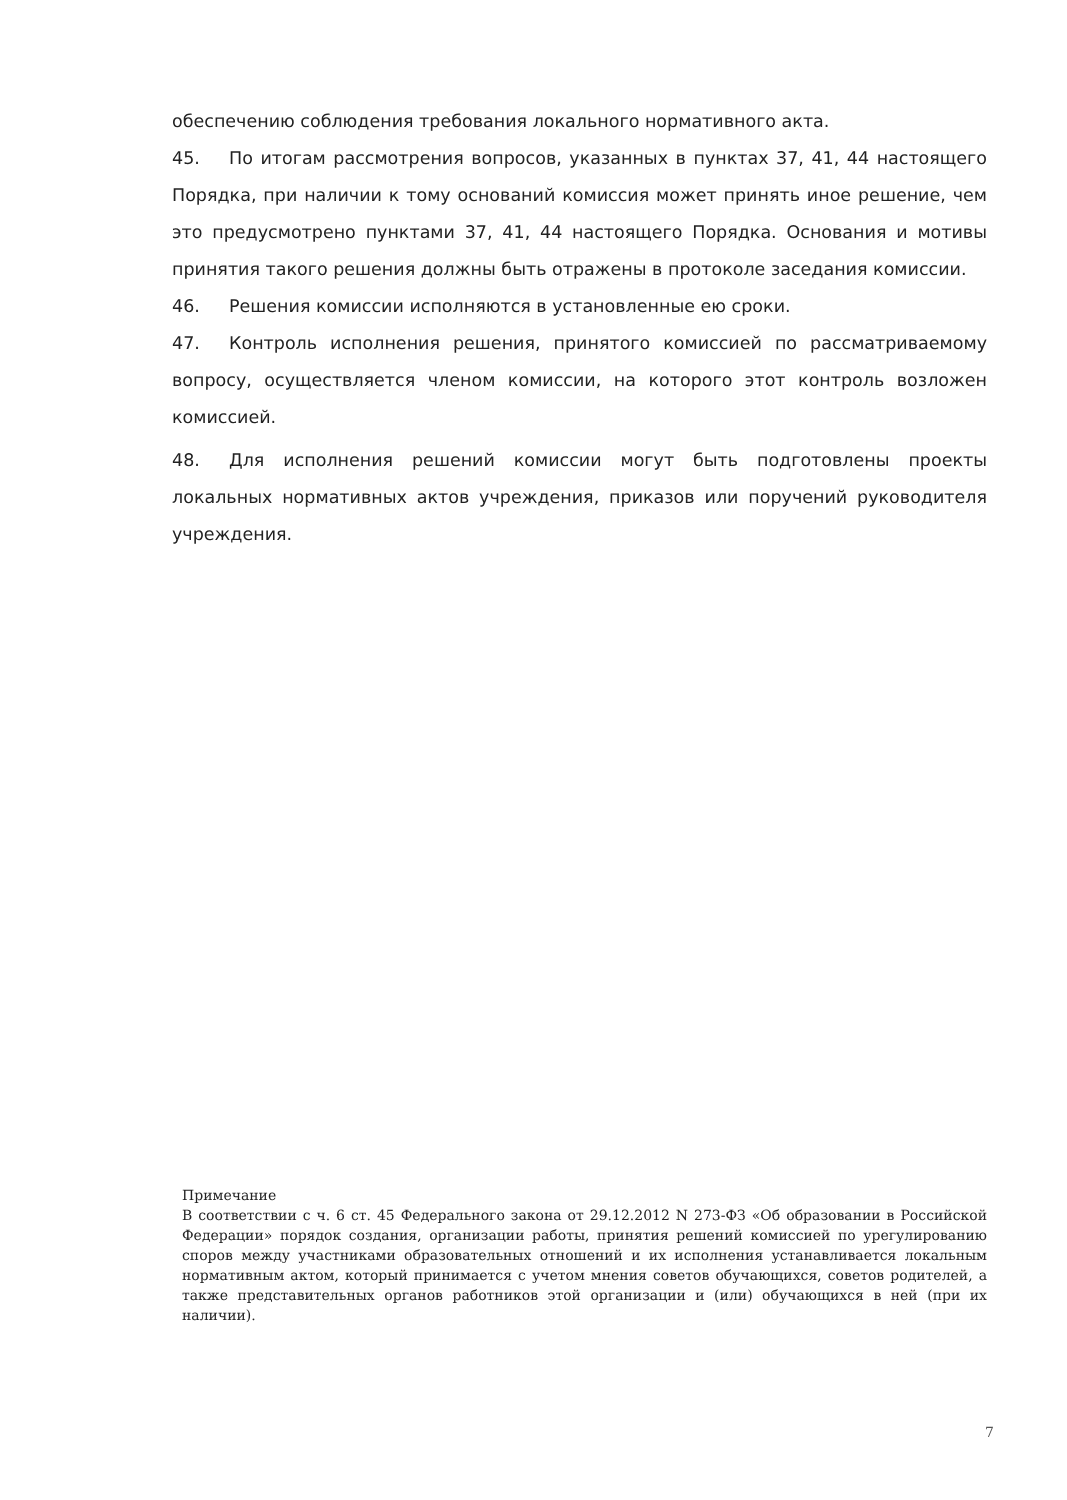обеспечению соблюдения требования локального нормативного акта.
45. По итогам рассмотрения вопросов, указанных в пунктах 37, 41, 44 настоящего Порядка, при наличии к тому оснований комиссия может принять иное решение, чем это предусмотрено пунктами 37, 41, 44 настоящего Порядка. Основания и мотивы принятия такого решения должны быть отражены в протоколе заседания комиссии.
46. Решения комиссии исполняются в установленные ею сроки.
47. Контроль исполнения решения, принятого комиссией по рассматриваемому вопросу, осуществляется членом комиссии, на которого этот контроль возложен комиссией.
48. Для исполнения решений комиссии могут быть подготовлены проекты локальных нормативных актов учреждения, приказов или поручений руководителя учреждения.
Примечание
В соответствии с ч. 6 ст. 45 Федерального закона от 29.12.2012 N 273-ФЗ «Об образовании в Российской Федерации» порядок создания, организации работы, принятия решений комиссией по урегулированию споров между участниками образовательных отношений и их исполнения устанавливается локальным нормативным актом, который принимается с учетом мнения советов обучающихся, советов родителей, а также представительных органов работников этой организации и (или) обучающихся в ней (при их наличии).
7